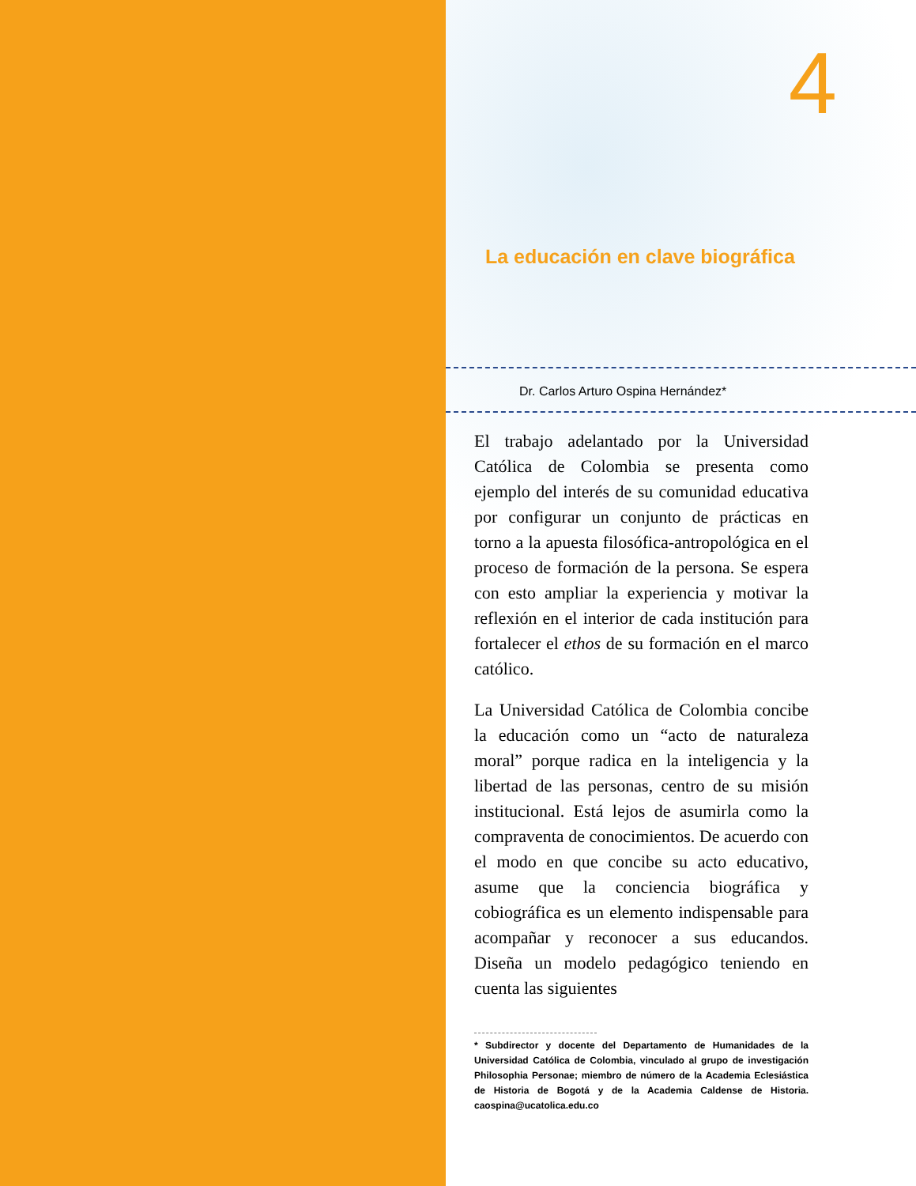4
La educación en clave biográfica
Dr. Carlos Arturo Ospina Hernández*
El trabajo adelantado por la Universidad Católica de Colombia se presenta como ejemplo del interés de su comunidad educativa por configurar un conjunto de prácticas en torno a la apuesta filosófica-antropológica en el proceso de formación de la persona. Se espera con esto ampliar la experiencia y motivar la reflexión en el interior de cada institución para fortalecer el ethos de su formación en el marco católico.
La Universidad Católica de Colombia concibe la educación como un “acto de naturaleza moral” porque radica en la inteligencia y la libertad de las personas, centro de su misión institucional. Está lejos de asumirla como la compraventa de conocimientos. De acuerdo con el modo en que concibe su acto educativo, asume que la conciencia biográfica y cobiográfica es un elemento indispensable para acompañar y reconocer a sus educandos. Diseña un modelo pedagógico teniendo en cuenta las siguientes
* Subdirector y docente del Departamento de Humanidades de la Universidad Católica de Colombia, vinculado al grupo de investigación Philosophia Personae; miembro de número de la Academia Eclesiástica de Historia de Bogotá y de la Academia Caldense de Historia. caospina@ucatolica.edu.co